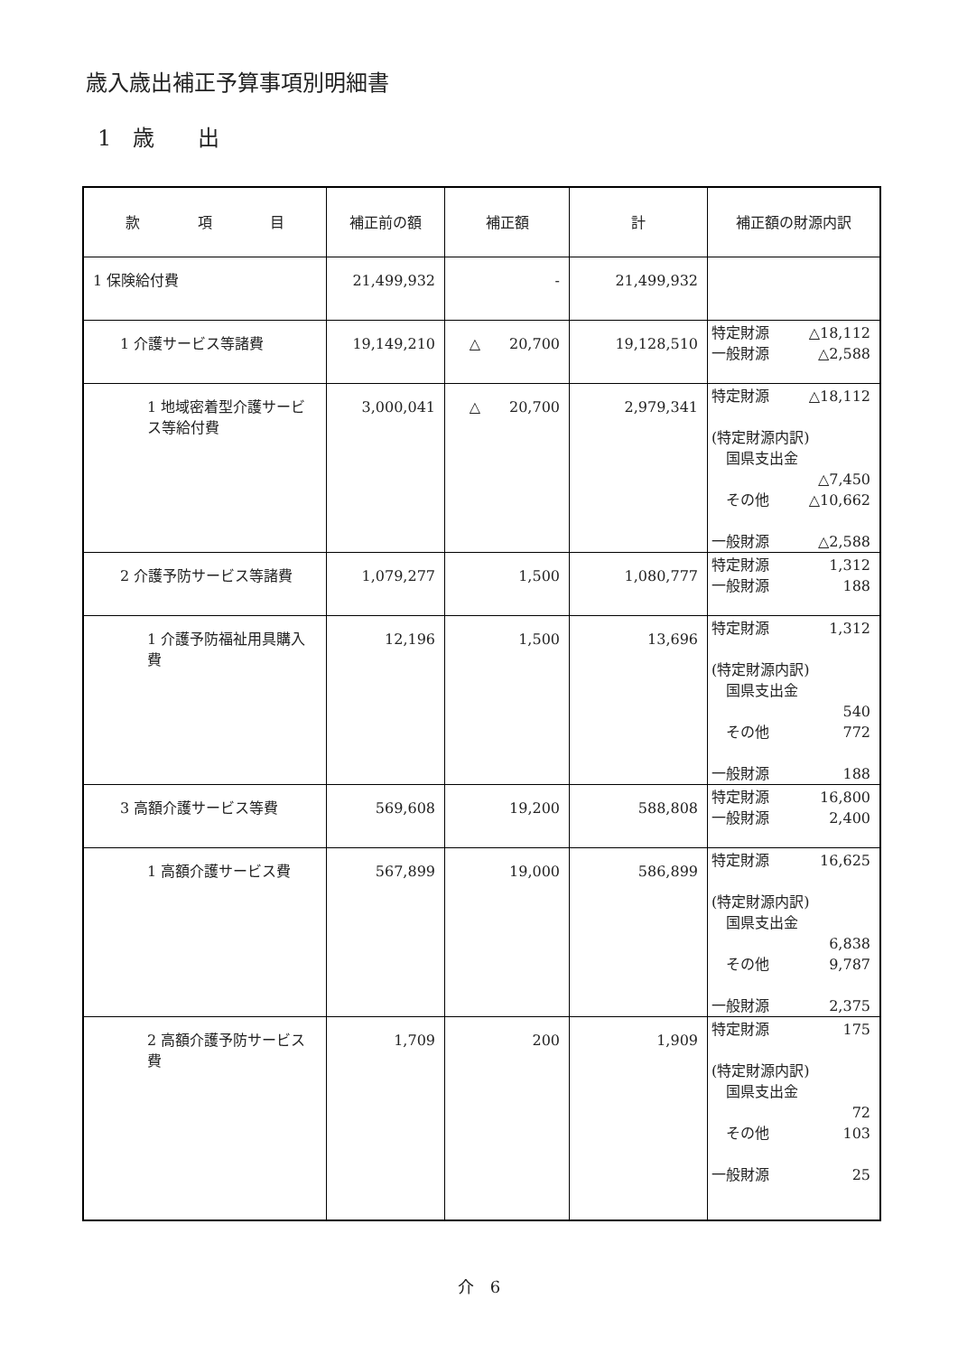歳入歳出補正予算事項別明細書
1　歳　　出
| 款 項 目 | 補正前の額 | 補正額 | 計 | 補正額の財源内訳 |
| --- | --- | --- | --- | --- |
| 1 保険給付費 | 21,499,932 | - | 21,499,932 | |
| 1 介護サービス等諸費 | 19,149,210 | △ 20,700 | 19,128,510 | 特定財源 △18,112 一般財源 △2,588 |
| 1 地域密着型介護サービス等給付費 | 3,000,041 | △ 20,700 | 2,979,341 | 特定財源 △18,112 (特定財源内訳) 国県支出金 △7,450 その他 △10,662 一般財源 △2,588 |
| 2 介護予防サービス等諸費 | 1,079,277 | 1,500 | 1,080,777 | 特定財源 1,312 一般財源 188 |
| 1 介護予防福祉用具購入費 | 12,196 | 1,500 | 13,696 | 特定財源 1,312 (特定財源内訳) 国県支出金 540 その他 772 一般財源 188 |
| 3 高額介護サービス等費 | 569,608 | 19,200 | 588,808 | 特定財源 16,800 一般財源 2,400 |
| 1 高額介護サービス費 | 567,899 | 19,000 | 586,899 | 特定財源 16,625 (特定財源内訳) 国県支出金 6,838 その他 9,787 一般財源 2,375 |
| 2 高額介護予防サービス費 | 1,709 | 200 | 1,909 | 特定財源 175 (特定財源内訳) 国県支出金 72 その他 103 一般財源 25 |
介　6